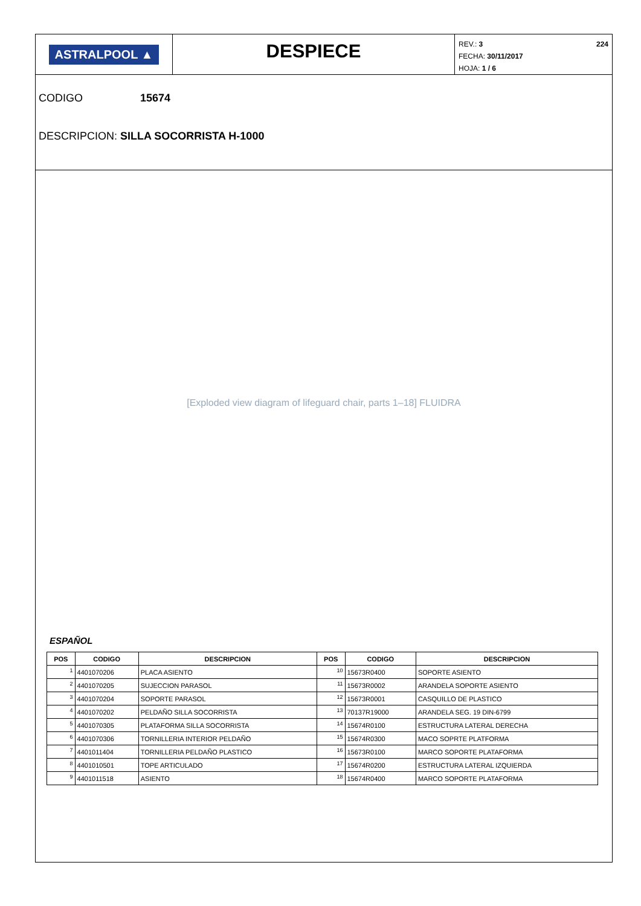ASTRALPOOL ▲
DESPIECE
REV.: 3 224
FECHA: 30/11/2017
HOJA: 1 / 6
CODIGO 15674
DESCRIPCION: SILLA SOCORRISTA H-1000
[Exploded view diagram of lifeguard chair, parts 1–18] FLUIDRA
ESPAÑOL
| POS | CODIGO | DESCRIPCION | POS | CODIGO | DESCRIPCION |
| --- | --- | --- | --- | --- | --- |
| 1 | 4401070206 | PLACA ASIENTO | 10 | 15673R0400 | SOPORTE ASIENTO |
| 2 | 4401070205 | SUJECCION PARASOL | 11 | 15673R0002 | ARANDELA SOPORTE ASIENTO |
| 3 | 4401070204 | SOPORTE PARASOL | 12 | 15673R0001 | CASQUILLO DE PLASTICO |
| 4 | 4401070202 | PELDAÑO SILLA SOCORRISTA | 13 | 70137R19000 | ARANDELA SEG. 19 DIN-6799 |
| 5 | 4401070305 | PLATAFORMA SILLA SOCORRISTA | 14 | 15674R0100 | ESTRUCTURA LATERAL DERECHA |
| 6 | 4401070306 | TORNILLERIA INTERIOR PELDAÑO | 15 | 15674R0300 | MACO SOPRTE PLATFORMA |
| 7 | 4401011404 | TORNILLERIA PELDAÑO PLASTICO | 16 | 15673R0100 | MARCO SOPORTE PLATAFORMA |
| 8 | 4401010501 | TOPE ARTICULADO | 17 | 15674R0200 | ESTRUCTURA LATERAL IZQUIERDA |
| 9 | 4401011518 | ASIENTO | 18 | 15674R0400 | MARCO SOPORTE PLATAFORMA |